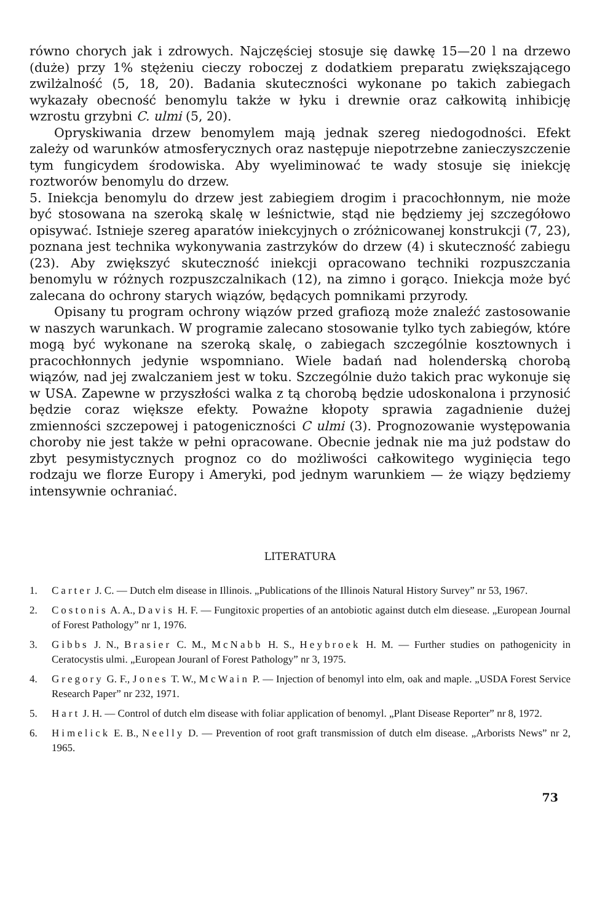równo chorych jak i zdrowych. Najczęściej stosuje się dawkę 15—20 l na drzewo (duże) przy 1% stężeniu cieczy roboczej z dodatkiem preparatu zwiększającego zwilżalność (5, 18, 20). Badania skuteczności wykonane po takich zabiegach wykazały obecność benomylu także w łyku i drewnie oraz całkowitą inhibicję wzrostu grzybni C. ulmi (5, 20).
Opryskiwania drzew benomylem mają jednak szereg niedogodności. Efekt zależy od warunków atmosferycznych oraz następuje niepotrzebne zanieczyszczenie tym fungicydem środowiska. Aby wyeliminować te wady stosuje się iniekcję roztworów benomylu do drzew.
5. Iniekcja benomylu do drzew jest zabiegiem drogim i pracochłonnym, nie może być stosowana na szeroką skalę w leśnictwie, stąd nie będziemy jej szczegółowo opisywać. Istnieje szereg aparatów iniekcyjnych o zróżnicowanej konstrukcji (7, 23), poznana jest technika wykonywania zastrzyków do drzew (4) i skuteczność zabiegu (23). Aby zwiększyć skuteczność iniekcji opracowano techniki rozpuszczania benomylu w różnych rozpuszczalnikach (12), na zimno i gorąco. Iniekcja może być zalecana do ochrony starych wiązów, będących pomnikami przyrody.
Opisany tu program ochrony wiązów przed grafiozą może znaleźć zastosowanie w naszych warunkach. W programie zalecano stosowanie tylko tych zabiegów, które mogą być wykonane na szeroką skalę, o zabiegach szczególnie kosztownych i pracochłonnych jedynie wspomniano. Wiele badań nad holenderską chorobą wiązów, nad jej zwalczaniem jest w toku. Szczególnie dużo takich prac wykonuje się w USA. Zapewne w przyszłości walka z tą chorobą będzie udoskonalona i przynosić będzie coraz większe efekty. Poważne kłopoty sprawia zagadnienie dużej zmienności szczepowej i patogeniczności C ulmi (3). Prognozowanie występowania choroby nie jest także w pełni opracowane. Obecnie jednak nie ma już podstaw do zbyt pesymistycznych prognoz co do możliwości całkowitego wyginięcia tego rodzaju we florze Europy i Ameryki, pod jednym warunkiem — że wiązy będziemy intensywnie ochraniać.
LITERATURA
1. Carter J. C. — Dutch elm disease in Illinois. „Publications of the Illinois Natural History Survey” nr 53, 1967.
2. Costonis A. A., Davis H. F. — Fungitoxic properties of an antobiotic against dutch elm diesease. „European Journal of Forest Pathology” nr 1, 1976.
3. Gibbs J. N., Brasier C. M., McNabb H. S., Heybroek H. M. — Further studies on pathogenicity in Ceratocystis ulmi. „European Jouranl of Forest Pathology” nr 3, 1975.
4. Gregory G. F., Jones T. W., McWain P. — Injection of benomyl into elm, oak and maple. „USDA Forest Service Research Paper” nr 232, 1971.
5. Hart J. H. — Control of dutch elm disease with foliar application of benomyl. „Plant Disease Reporter” nr 8, 1972.
6. Himelick E. B., Neelly D. — Prevention of root graft transmission of dutch elm disease. „Arborists News” nr 2, 1965.
73